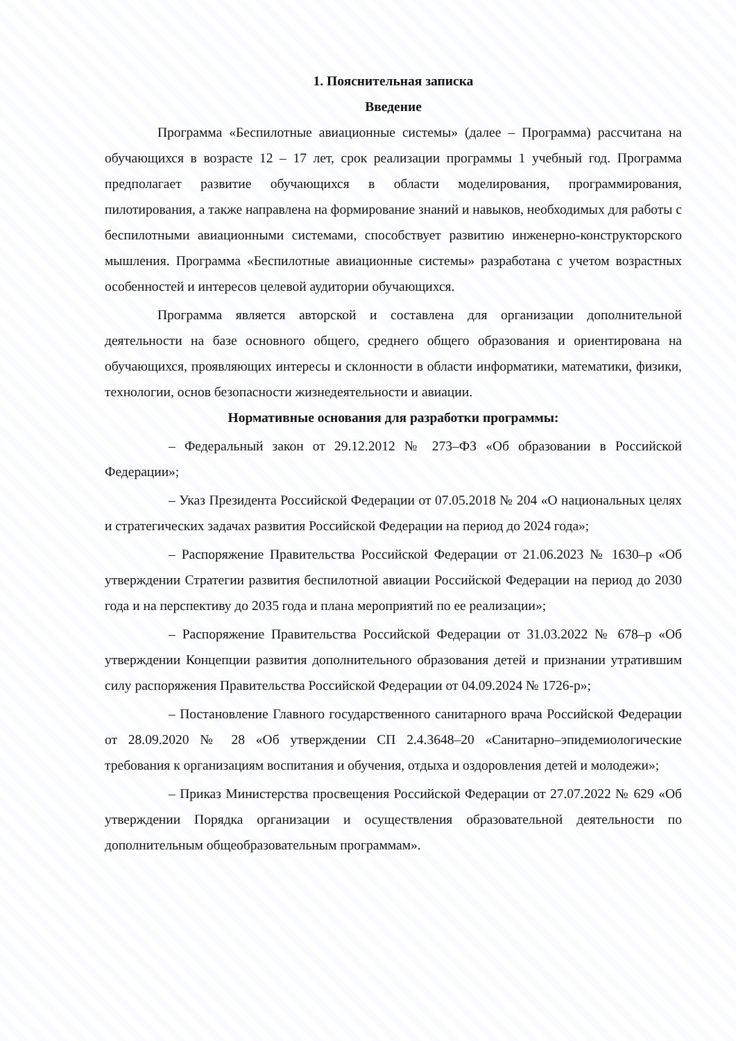1. Пояснительная записка
Введение
Программа «Беспилотные авиационные системы» (далее – Программа) рассчитана на обучающихся в возрасте 12 – 17 лет, срок реализации программы 1 учебный год. Программа предполагает развитие обучающихся в области моделирования, программирования, пилотирования, а также направлена на формирование знаний и навыков, необходимых для работы с беспилотными авиационными системами, способствует развитию инженерно-конструкторского мышления. Программа «Беспилотные авиационные системы» разработана с учетом возрастных особенностей и интересов целевой аудитории обучающихся.
Программа является авторской и составлена для организации дополнительной деятельности на базе основного общего, среднего общего образования и ориентирована на обучающихся, проявляющих интересы и склонности в области информатики, математики, физики, технологии, основ безопасности жизнедеятельности и авиации.
Нормативные основания для разработки программы:
– Федеральный закон от 29.12.2012 № 273–ФЗ «Об образовании в Российской Федерации»;
– Указ Президента Российской Федерации от 07.05.2018 № 204 «О национальных целях и стратегических задачах развития Российской Федерации на период до 2024 года»;
– Распоряжение Правительства Российской Федерации от 21.06.2023 № 1630–р «Об утверждении Стратегии развития беспилотной авиации Российской Федерации на период до 2030 года и на перспективу до 2035 года и плана мероприятий по ее реализации»;
– Распоряжение Правительства Российской Федерации от 31.03.2022 № 678–р «Об утверждении Концепции развития дополнительного образования детей и признании утратившим силу распоряжения Правительства Российской Федерации от 04.09.2024 № 1726-р»;
– Постановление Главного государственного санитарного врача Российской Федерации от 28.09.2020 № 28 «Об утверждении СП 2.4.3648–20 «Санитарно–эпидемиологические требования к организациям воспитания и обучения, отдыха и оздоровления детей и молодежи»;
– Приказ Министерства просвещения Российской Федерации от 27.07.2022 № 629 «Об утверждении Порядка организации и осуществления образовательной деятельности по дополнительным общеобразовательным программам».